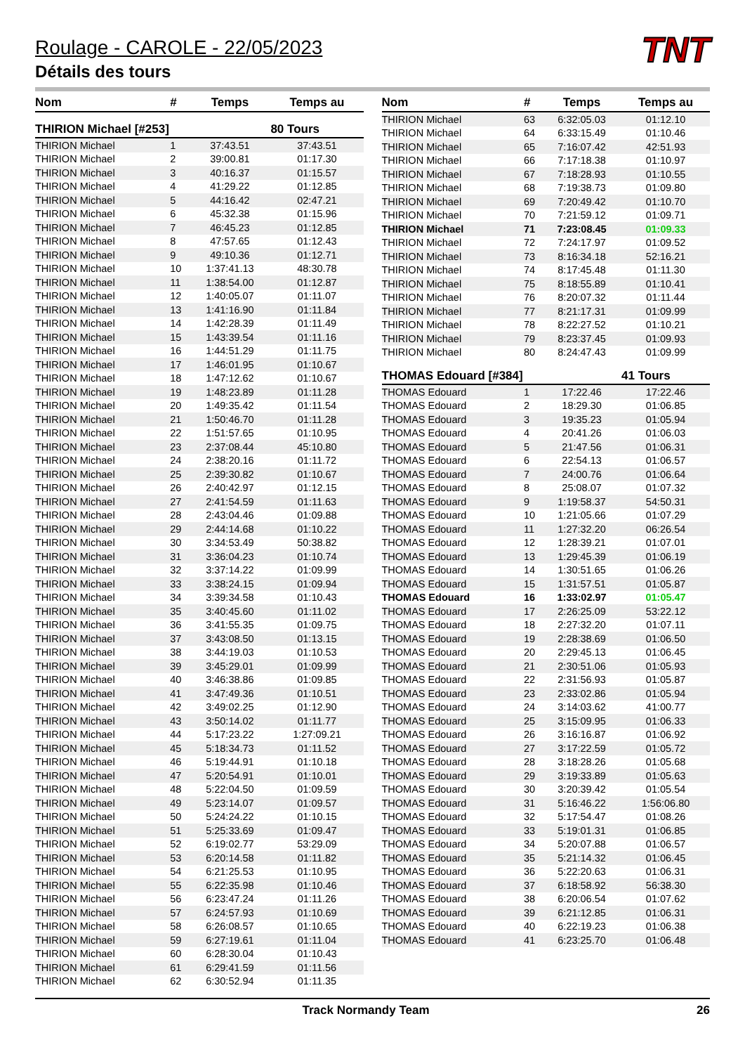TNT
Roulage - CAROLE - 22/05/2023
Détails des tours
| Nom | # | Temps | Temps au |
| --- | --- | --- | --- |
| THIRION Michael [#253] | | | 80 Tours |
| THIRION Michael | 1 | 37:43.51 | 37:43.51 |
| THIRION Michael | 2 | 39:00.81 | 01:17.30 |
| THIRION Michael | 3 | 40:16.37 | 01:15.57 |
| THIRION Michael | 4 | 41:29.22 | 01:12.85 |
| THIRION Michael | 5 | 44:16.42 | 02:47.21 |
| THIRION Michael | 6 | 45:32.38 | 01:15.96 |
| THIRION Michael | 7 | 46:45.23 | 01:12.85 |
| THIRION Michael | 8 | 47:57.65 | 01:12.43 |
| THIRION Michael | 9 | 49:10.36 | 01:12.71 |
| THIRION Michael | 10 | 1:37:41.13 | 48:30.78 |
| THIRION Michael | 11 | 1:38:54.00 | 01:12.87 |
| THIRION Michael | 12 | 1:40:05.07 | 01:11.07 |
| THIRION Michael | 13 | 1:41:16.90 | 01:11.84 |
| THIRION Michael | 14 | 1:42:28.39 | 01:11.49 |
| THIRION Michael | 15 | 1:43:39.54 | 01:11.16 |
| THIRION Michael | 16 | 1:44:51.29 | 01:11.75 |
| THIRION Michael | 17 | 1:46:01.95 | 01:10.67 |
| THIRION Michael | 18 | 1:47:12.62 | 01:10.67 |
| THIRION Michael | 19 | 1:48:23.89 | 01:11.28 |
| THIRION Michael | 20 | 1:49:35.42 | 01:11.54 |
| THIRION Michael | 21 | 1:50:46.70 | 01:11.28 |
| THIRION Michael | 22 | 1:51:57.65 | 01:10.95 |
| THIRION Michael | 23 | 2:37:08.44 | 45:10.80 |
| THIRION Michael | 24 | 2:38:20.16 | 01:11.72 |
| THIRION Michael | 25 | 2:39:30.82 | 01:10.67 |
| THIRION Michael | 26 | 2:40:42.97 | 01:12.15 |
| THIRION Michael | 27 | 2:41:54.59 | 01:11.63 |
| THIRION Michael | 28 | 2:43:04.46 | 01:09.88 |
| THIRION Michael | 29 | 2:44:14.68 | 01:10.22 |
| THIRION Michael | 30 | 3:34:53.49 | 50:38.82 |
| THIRION Michael | 31 | 3:36:04.23 | 01:10.74 |
| THIRION Michael | 32 | 3:37:14.22 | 01:09.99 |
| THIRION Michael | 33 | 3:38:24.15 | 01:09.94 |
| THIRION Michael | 34 | 3:39:34.58 | 01:10.43 |
| THIRION Michael | 35 | 3:40:45.60 | 01:11.02 |
| THIRION Michael | 36 | 3:41:55.35 | 01:09.75 |
| THIRION Michael | 37 | 3:43:08.50 | 01:13.15 |
| THIRION Michael | 38 | 3:44:19.03 | 01:10.53 |
| THIRION Michael | 39 | 3:45:29.01 | 01:09.99 |
| THIRION Michael | 40 | 3:46:38.86 | 01:09.85 |
| THIRION Michael | 41 | 3:47:49.36 | 01:10.51 |
| THIRION Michael | 42 | 3:49:02.25 | 01:12.90 |
| THIRION Michael | 43 | 3:50:14.02 | 01:11.77 |
| THIRION Michael | 44 | 5:17:23.22 | 1:27:09.21 |
| THIRION Michael | 45 | 5:18:34.73 | 01:11.52 |
| THIRION Michael | 46 | 5:19:44.91 | 01:10.18 |
| THIRION Michael | 47 | 5:20:54.91 | 01:10.01 |
| THIRION Michael | 48 | 5:22:04.50 | 01:09.59 |
| THIRION Michael | 49 | 5:23:14.07 | 01:09.57 |
| THIRION Michael | 50 | 5:24:24.22 | 01:10.15 |
| THIRION Michael | 51 | 5:25:33.69 | 01:09.47 |
| THIRION Michael | 52 | 6:19:02.77 | 53:29.09 |
| THIRION Michael | 53 | 6:20:14.58 | 01:11.82 |
| THIRION Michael | 54 | 6:21:25.53 | 01:10.95 |
| THIRION Michael | 55 | 6:22:35.98 | 01:10.46 |
| THIRION Michael | 56 | 6:23:47.24 | 01:11.26 |
| THIRION Michael | 57 | 6:24:57.93 | 01:10.69 |
| THIRION Michael | 58 | 6:26:08.57 | 01:10.65 |
| THIRION Michael | 59 | 6:27:19.61 | 01:11.04 |
| THIRION Michael | 60 | 6:28:30.04 | 01:10.43 |
| THIRION Michael | 61 | 6:29:41.59 | 01:11.56 |
| THIRION Michael | 62 | 6:30:52.94 | 01:11.35 |
| Nom | # | Temps | Temps au |
| --- | --- | --- | --- |
| THIRION Michael | 63 | 6:32:05.03 | 01:12.10 |
| THIRION Michael | 64 | 6:33:15.49 | 01:10.46 |
| THIRION Michael | 65 | 7:16:07.42 | 42:51.93 |
| THIRION Michael | 66 | 7:17:18.38 | 01:10.97 |
| THIRION Michael | 67 | 7:18:28.93 | 01:10.55 |
| THIRION Michael | 68 | 7:19:38.73 | 01:09.80 |
| THIRION Michael | 69 | 7:20:49.42 | 01:10.70 |
| THIRION Michael | 70 | 7:21:59.12 | 01:09.71 |
| THIRION Michael | 71 | 7:23:08.45 | 01:09.33 |
| THIRION Michael | 72 | 7:24:17.97 | 01:09.52 |
| THIRION Michael | 73 | 8:16:34.18 | 52:16.21 |
| THIRION Michael | 74 | 8:17:45.48 | 01:11.30 |
| THIRION Michael | 75 | 8:18:55.89 | 01:10.41 |
| THIRION Michael | 76 | 8:20:07.32 | 01:11.44 |
| THIRION Michael | 77 | 8:21:17.31 | 01:09.99 |
| THIRION Michael | 78 | 8:22:27.52 | 01:10.21 |
| THIRION Michael | 79 | 8:23:37.45 | 01:09.93 |
| THIRION Michael | 80 | 8:24:47.43 | 01:09.99 |
| THOMAS Edouard [#384] | | | 41 Tours |
| THOMAS Edouard | 1 | 17:22.46 | 17:22.46 |
| THOMAS Edouard | 2 | 18:29.30 | 01:06.85 |
| THOMAS Edouard | 3 | 19:35.23 | 01:05.94 |
| THOMAS Edouard | 4 | 20:41.26 | 01:06.03 |
| THOMAS Edouard | 5 | 21:47.56 | 01:06.31 |
| THOMAS Edouard | 6 | 22:54.13 | 01:06.57 |
| THOMAS Edouard | 7 | 24:00.76 | 01:06.64 |
| THOMAS Edouard | 8 | 25:08.07 | 01:07.32 |
| THOMAS Edouard | 9 | 1:19:58.37 | 54:50.31 |
| THOMAS Edouard | 10 | 1:21:05.66 | 01:07.29 |
| THOMAS Edouard | 11 | 1:27:32.20 | 06:26.54 |
| THOMAS Edouard | 12 | 1:28:39.21 | 01:07.01 |
| THOMAS Edouard | 13 | 1:29:45.39 | 01:06.19 |
| THOMAS Edouard | 14 | 1:30:51.65 | 01:06.26 |
| THOMAS Edouard | 15 | 1:31:57.51 | 01:05.87 |
| THOMAS Edouard | 16 | 1:33:02.97 | 01:05.47 |
| THOMAS Edouard | 17 | 2:26:25.09 | 53:22.12 |
| THOMAS Edouard | 18 | 2:27:32.20 | 01:07.11 |
| THOMAS Edouard | 19 | 2:28:38.69 | 01:06.50 |
| THOMAS Edouard | 20 | 2:29:45.13 | 01:06.45 |
| THOMAS Edouard | 21 | 2:30:51.06 | 01:05.93 |
| THOMAS Edouard | 22 | 2:31:56.93 | 01:05.87 |
| THOMAS Edouard | 23 | 2:33:02.86 | 01:05.94 |
| THOMAS Edouard | 24 | 3:14:03.62 | 41:00.77 |
| THOMAS Edouard | 25 | 3:15:09.95 | 01:06.33 |
| THOMAS Edouard | 26 | 3:16:16.87 | 01:06.92 |
| THOMAS Edouard | 27 | 3:17:22.59 | 01:05.72 |
| THOMAS Edouard | 28 | 3:18:28.26 | 01:05.68 |
| THOMAS Edouard | 29 | 3:19:33.89 | 01:05.63 |
| THOMAS Edouard | 30 | 3:20:39.42 | 01:05.54 |
| THOMAS Edouard | 31 | 5:16:46.22 | 1:56:06.80 |
| THOMAS Edouard | 32 | 5:17:54.47 | 01:08.26 |
| THOMAS Edouard | 33 | 5:19:01.31 | 01:06.85 |
| THOMAS Edouard | 34 | 5:20:07.88 | 01:06.57 |
| THOMAS Edouard | 35 | 5:21:14.32 | 01:06.45 |
| THOMAS Edouard | 36 | 5:22:20.63 | 01:06.31 |
| THOMAS Edouard | 37 | 6:18:58.92 | 56:38.30 |
| THOMAS Edouard | 38 | 6:20:06.54 | 01:07.62 |
| THOMAS Edouard | 39 | 6:21:12.85 | 01:06.31 |
| THOMAS Edouard | 40 | 6:22:19.23 | 01:06.38 |
| THOMAS Edouard | 41 | 6:23:25.70 | 01:06.48 |
Track Normandy Team 26